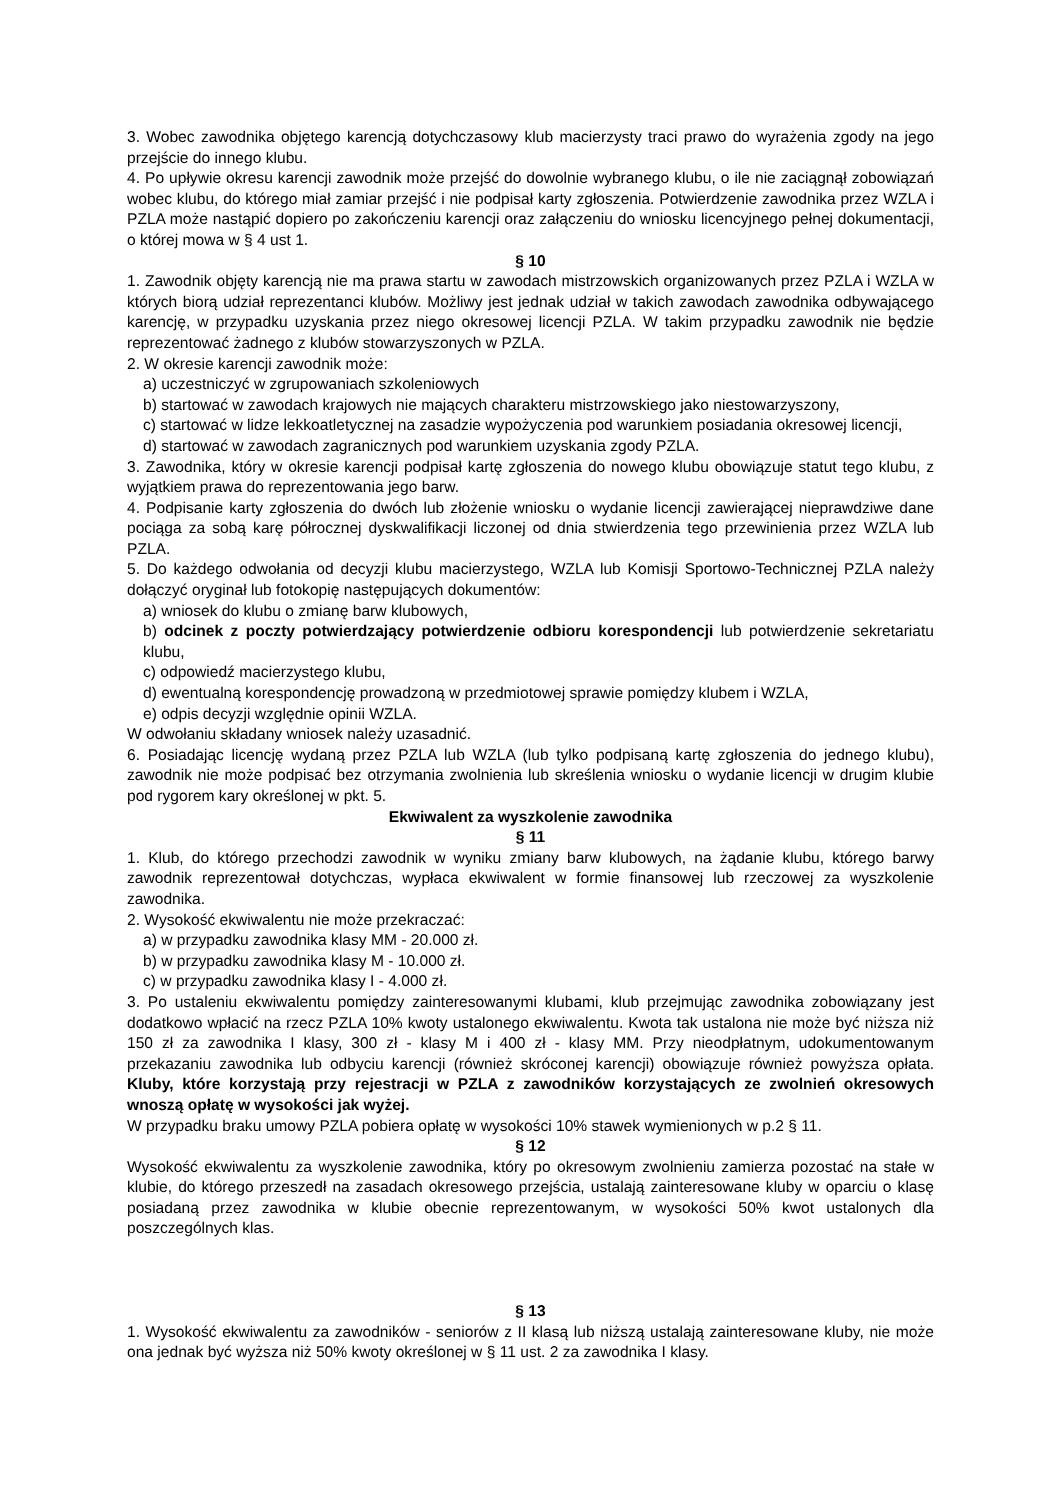3. Wobec zawodnika objętego karencją dotychczasowy klub macierzysty traci prawo do wyrażenia zgody na jego przejście do innego klubu.
4. Po upływie okresu karencji zawodnik może przejść do dowolnie wybranego klubu, o ile nie zaciągnął zobowiązań wobec klubu, do którego miał zamiar przejść i nie podpisał karty zgłoszenia. Potwierdzenie zawodnika przez WZLA i PZLA może nastąpić dopiero po zakończeniu karencji oraz załączeniu do wniosku licencyjnego pełnej dokumentacji, o której mowa w § 4 ust 1.
§ 10
1. Zawodnik objęty karencją nie ma prawa startu w zawodach mistrzowskich organizowanych przez PZLA i WZLA w których biorą udział reprezentanci klubów. Możliwy jest jednak udział w takich zawodach zawodnika odbywającego karencję, w przypadku uzyskania przez niego okresowej licencji PZLA. W takim przypadku zawodnik nie będzie reprezentować żadnego z klubów stowarzyszonych w PZLA.
2. W okresie karencji zawodnik może:
a) uczestniczyć w zgrupowaniach szkoleniowych
b) startować w zawodach krajowych nie mających charakteru mistrzowskiego jako niestowarzyszony,
c) startować w lidze lekkoatletycznej na zasadzie wypożyczenia pod warunkiem posiadania okresowej licencji,
d) startować w zawodach zagranicznych pod warunkiem uzyskania zgody PZLA.
3. Zawodnika, który w okresie karencji podpisał kartę zgłoszenia do nowego klubu obowiązuje statut tego klubu, z wyjątkiem prawa do reprezentowania jego barw.
4. Podpisanie karty zgłoszenia do dwóch lub złożenie wniosku o wydanie licencji zawierającej nieprawdziwe dane pociąga za sobą karę półrocznej dyskwalifikacji liczonej od dnia stwierdzenia tego przewinienia przez WZLA lub PZLA.
5. Do każdego odwołania od decyzji klubu macierzystego, WZLA lub Komisji Sportowo-Technicznej PZLA należy dołączyć oryginał lub fotokopię następujących dokumentów:
a) wniosek do klubu o zmianę barw klubowych,
b) odcinek z poczty potwierdzający potwierdzenie odbioru korespondencji lub potwierdzenie sekretariatu klubu,
c) odpowiedź macierzystego klubu,
d) ewentualną korespondencję prowadzoną w przedmiotowej sprawie pomiędzy klubem i WZLA,
e) odpis decyzji względnie opinii WZLA.
W odwołaniu składany wniosek należy uzasadnić.
6. Posiadając licencję wydaną przez PZLA lub WZLA (lub tylko podpisaną kartę zgłoszenia do jednego klubu), zawodnik nie może podpisać bez otrzymania zwolnienia lub skreślenia wniosku o wydanie licencji w drugim klubie pod rygorem kary określonej w pkt. 5.
Ekwiwalent za wyszkolenie zawodnika
§ 11
1. Klub, do którego przechodzi zawodnik w wyniku zmiany barw klubowych, na żądanie klubu, którego barwy zawodnik reprezentował dotychczas, wypłaca ekwiwalent w formie finansowej lub rzeczowej za wyszkolenie zawodnika.
2. Wysokość ekwiwalentu nie może przekraczać:
a) w przypadku zawodnika klasy MM - 20.000 zł.
b) w przypadku zawodnika klasy M - 10.000 zł.
c) w przypadku zawodnika klasy I - 4.000 zł.
3. Po ustaleniu ekwiwalentu pomiędzy zainteresowanymi klubami, klub przejmując zawodnika zobowiązany jest dodatkowo wpłacić na rzecz PZLA 10% kwoty ustalonego ekwiwalentu. Kwota tak ustalona nie może być niższa niż 150 zł za zawodnika I klasy, 300 zł - klasy M i 400 zł - klasy MM. Przy nieodpłatnym, udokumentowanym przekazaniu zawodnika lub odbyciu karencji (również skróconej karencji) obowiązuje również powyższa opłata. Kluby, które korzystają przy rejestracji w PZLA z zawodników korzystających ze zwolnień okresowych wnoszą opłatę w wysokości jak wyżej.
W przypadku braku umowy PZLA pobiera opłatę w wysokości 10% stawek wymienionych w p.2 § 11.
§ 12
Wysokość ekwiwalentu za wyszkolenie zawodnika, który po okresowym zwolnieniu zamierza pozostać na stałe w klubie, do którego przeszedł na zasadach okresowego przejścia, ustalają zainteresowane kluby w oparciu o klasę posiadaną przez zawodnika w klubie obecnie reprezentowanym, w wysokości 50% kwot ustalonych dla poszczególnych klas.
§ 13
1. Wysokość ekwiwalentu za zawodników - seniorów z II klasą lub niższą ustalają zainteresowane kluby, nie może ona jednak być wyższa niż 50% kwoty określonej w § 11 ust. 2 za zawodnika I klasy.